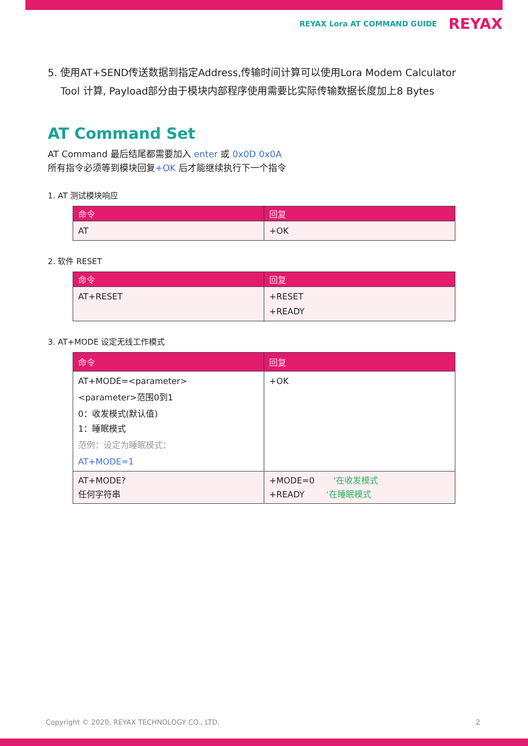REYAX Lora AT COMMAND GUIDE REYAX
5. 使用AT+SEND传送数据到指定Address,传输时间计算可以使用Lora Modem Calculator
Tool 计算, Payload部分由于模块内部程序使用需要比实际传输数据长度加上8 Bytes
AT Command Set
AT Command 最后结尾都需要加入 enter 或 0x0D 0x0A
所有指令必须等到模块回复+OK 后才能继续执行下一个指令
1. AT 测试模块响应
| 命令 | 回复 |
| --- | --- |
| AT | +OK |
2. 软件 RESET
| 命令 | 回复 |
| --- | --- |
| AT+RESET | +RESET +READY |
3. AT+MODE 设定无线工作模式
| 命令 | 回复 |
| --- | --- |
| AT+MODE=<parameter> <parameter>范围0到1 0：收发模式(默认值) 1：睡眠模式 范例：设定为睡眠模式： AT+MODE=1 | +OK |
| AT+MODE? 任何字符串 | +MODE=0 ‘在收发模式 +READY ‘在睡眠模式 |
Copyright © 2020, REYAX TECHNOLOGY CO., LTD. 2